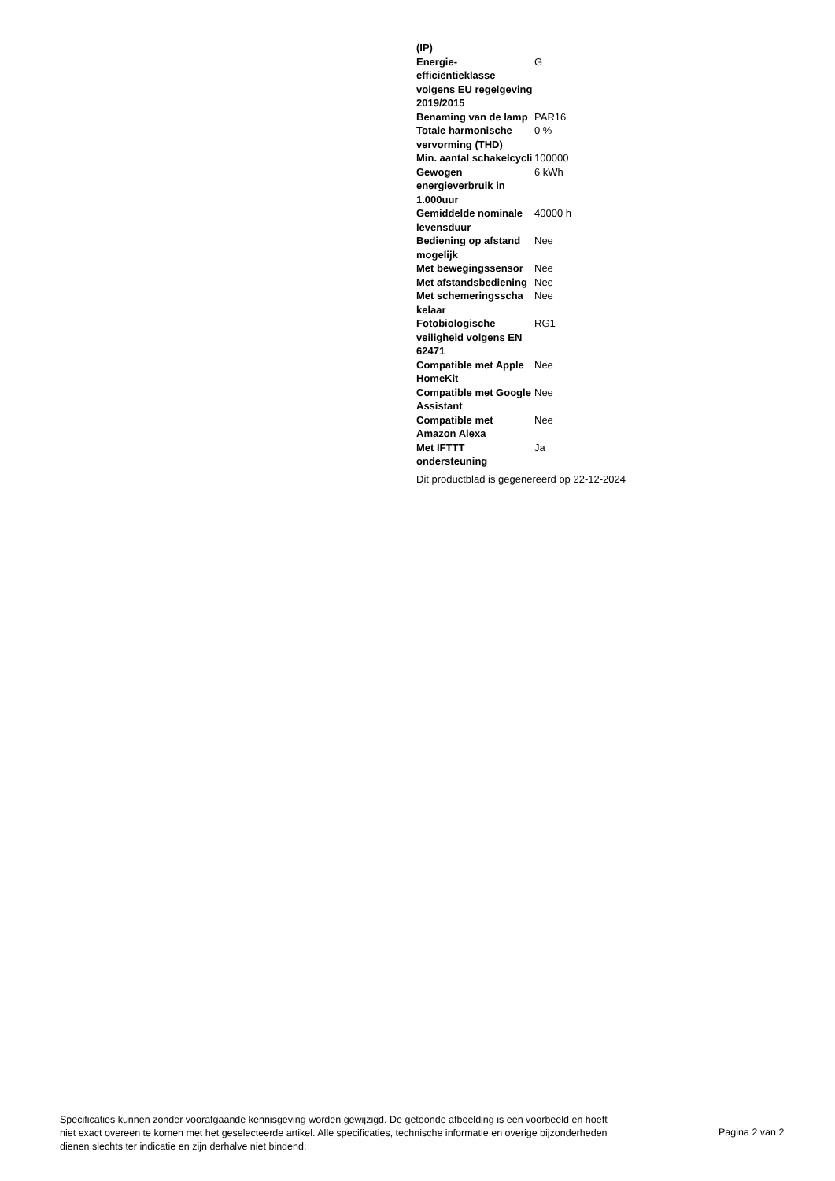| (IP) | |
| Energie-efficiëntieklasse volgens EU regelgeving 2019/2015 | G |
| Benaming van de lamp | PAR16 |
| Totale harmonische vervorming (THD) | 0 % |
| Min. aantal schakelcycli | 100000 |
| Gewogen energieverbruik in 1.000uur | 6 kWh |
| Gemiddelde nominale levensduur | 40000 h |
| Bediening op afstand mogelijk | Nee |
| Met bewegingssensor | Nee |
| Met afstandsbediening | Nee |
| Met schemeringsscha kelaar | Nee |
| Fotobiologische veiligheid volgens EN 62471 | RG1 |
| Compatible met Apple HomeKit | Nee |
| Compatible met Google Assistant | Nee |
| Compatible met Amazon Alexa | Nee |
| Met IFTTT ondersteuning | Ja |
Dit productblad is gegenereerd op 22-12-2024
Specificaties kunnen zonder voorafgaande kennisgeving worden gewijzigd. De getoonde afbeelding is een voorbeeld en hoeft niet exact overeen te komen met het geselecteerde artikel. Alle specificaties, technische informatie en overige bijzonderheden dienen slechts ter indicatie en zijn derhalve niet bindend.
Pagina 2 van 2